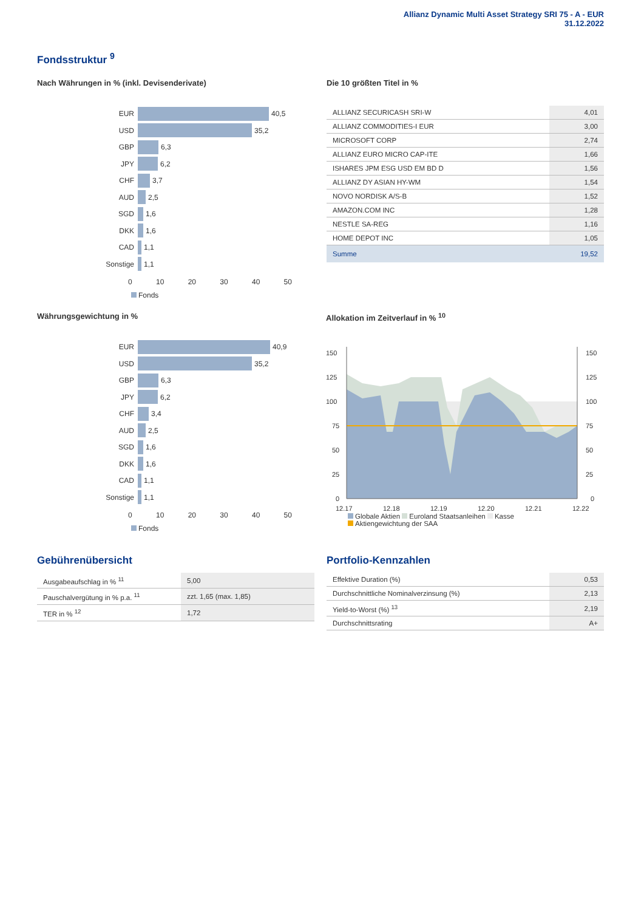Allianz Dynamic Multi Asset Strategy SRI 75 - A - EUR
31.12.2022
Fondsstruktur <sup>9</sup>
Nach Währungen in % (inkl. Devisenderivate)
EUR
40,5
USD
35,2
GBP
6,3
JPY
6,2
CHF
3,7
AUD
2,5
SGD
1,6
DKK
1,6
CAD
1,1
Sonstige
1,1
0 10 20 30 40 50
Fonds
Die 10 größten Titel in %
| ALLIANZ SECURICASH SRI-W | 4,01 |
| ALLIANZ COMMODITIES-I EUR | 3,00 |
| MICROSOFT CORP | 2,74 |
| ALLIANZ EURO MICRO CAP-ITE | 1,66 |
| ISHARES JPM ESG USD EM BD D | 1,56 |
| ALLIANZ DY ASIAN HY-WM | 1,54 |
| NOVO NORDISK A/S-B | 1,52 |
| AMAZON.COM INC | 1,28 |
| NESTLE SA-REG | 1,16 |
| HOME DEPOT INC | 1,05 |
| Summe | 19,52 |
Währungsgewichtung in %
EUR
40,9
USD
35,2
GBP
6,3
JPY
6,2
CHF
3,4
AUD
2,5
SGD
1,6
DKK
1,6
CAD
1,1
Sonstige
1,1
0 10 20 30 40 50
Fonds
Allokation im Zeitverlauf in % <sup>10</sup>
150
125
100
75
50
25
0
150
125
100
75
50
25
0
12.17
12.18
12.19
12.20
12.21
12.22
Globale Aktien Euroland Staatsanleihen Kasse
Aktiengewichtung der SAA
Gebührenübersicht
| Ausgabeaufschlag in % <sup>11</sup> | 5,00 |
| Pauschalvergütung in % p.a. <sup>11</sup> | zzt. 1,65 (max. 1,85) |
| TER in % <sup>12</sup> | 1,72 |
Portfolio-Kennzahlen
| Effektive Duration (%) | 0,53 |
| Durchschnittliche Nominalverzinsung (%) | 2,13 |
| Yield-to-Worst (%) <sup>13</sup> | 2,19 |
| Durchschnittsrating | A+ |